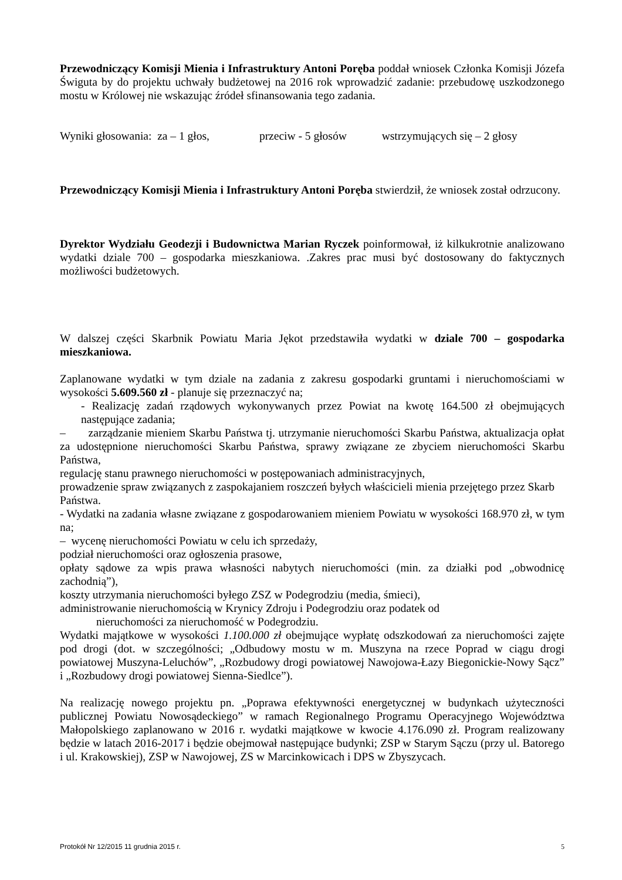Przewodniczący Komisji Mienia i Infrastruktury Antoni Poręba poddał wniosek Członka Komisji Józefa Świguta by do projektu uchwały budżetowej na 2016 rok wprowadzić zadanie: przebudowę uszkodzonego mostu w Królowej nie wskazując źródeł sfinansowania tego zadania.
Wyniki głosowania: za – 1 głos, przeciw - 5 głosów wstrzymujących się – 2 głosy
Przewodniczący Komisji Mienia i Infrastruktury Antoni Poręba stwierdził, że wniosek został odrzucony.
Dyrektor Wydziału Geodezji i Budownictwa Marian Ryczek poinformował, iż kilkukrotnie analizowano wydatki dziale 700 – gospodarka mieszkaniowa. .Zakres prac musi być dostosowany do faktycznych możliwości budżetowych.
W dalszej części Skarbnik Powiatu Maria Jękot przedstawiła wydatki w dziale 700 – gospodarka mieszkaniowa.
Zaplanowane wydatki w tym dziale na zadania z zakresu gospodarki gruntami i nieruchomościami w wysokości 5.609.560 zł - planuje się przeznaczyć na;
- Realizację zadań rządowych wykonywanych przez Powiat na kwotę 164.500 zł obejmujących następujące zadania;
– zarządzanie mieniem Skarbu Państwa tj. utrzymanie nieruchomości Skarbu Państwa, aktualizacja opłat za udostępnione nieruchomości Skarbu Państwa, sprawy związane ze zbyciem nieruchomości Skarbu Państwa,
regulację stanu prawnego nieruchomości w postępowaniach administracyjnych,
prowadzenie spraw związanych z zaspokajaniem roszczeń byłych właścicieli mienia przejętego przez Skarb Państwa.
- Wydatki na zadania własne związane z gospodarowaniem mieniem Powiatu w wysokości 168.970 zł, w tym na;
– wycenę nieruchomości Powiatu w celu ich sprzedaży,
podział nieruchomości oraz ogłoszenia prasowe,
opłaty sądowe za wpis prawa własności nabytych nieruchomości (min. za działki pod „obwodnicę zachodnią”),
koszty utrzymania nieruchomości byłego ZSZ w Podegrodziu (media, śmieci),
administrowanie nieruchomością w Krynicy Zdroju i Podegrodziu oraz podatek od
nieruchomości za nieruchomość w Podegrodziu.
Wydatki majątkowe w wysokości 1.100.000 zł obejmujące wypłatę odszkodowań za nieruchomości zajęte pod drogi (dot. w szczególności; „Odbudowy mostu w m. Muszyna na rzece Poprad w ciągu drogi powiatowej Muszyna-Leluchów”, „Rozbudowy drogi powiatowej Nawojowa-Łazy Biegonickie-Nowy Sącz” i „Rozbudowy drogi powiatowej Sienna-Siedlce”).
Na realizację nowego projektu pn. „Poprawa efektywności energetycznej w budynkach użyteczności publicznej Powiatu Nowosądeckiego” w ramach Regionalnego Programu Operacyjnego Województwa Małopolskiego zaplanowano w 2016 r. wydatki majątkowe w kwocie 4.176.090 zł. Program realizowany będzie w latach 2016-2017 i będzie obejmował następujące budynki; ZSP w Starym Sączu (przy ul. Batorego i ul. Krakowskiej), ZSP w Nawojowej, ZS w Marcinkowicach i DPS w Zbyszycach.
Protokół Nr 12/2015 11 grudnia 2015 r. 5